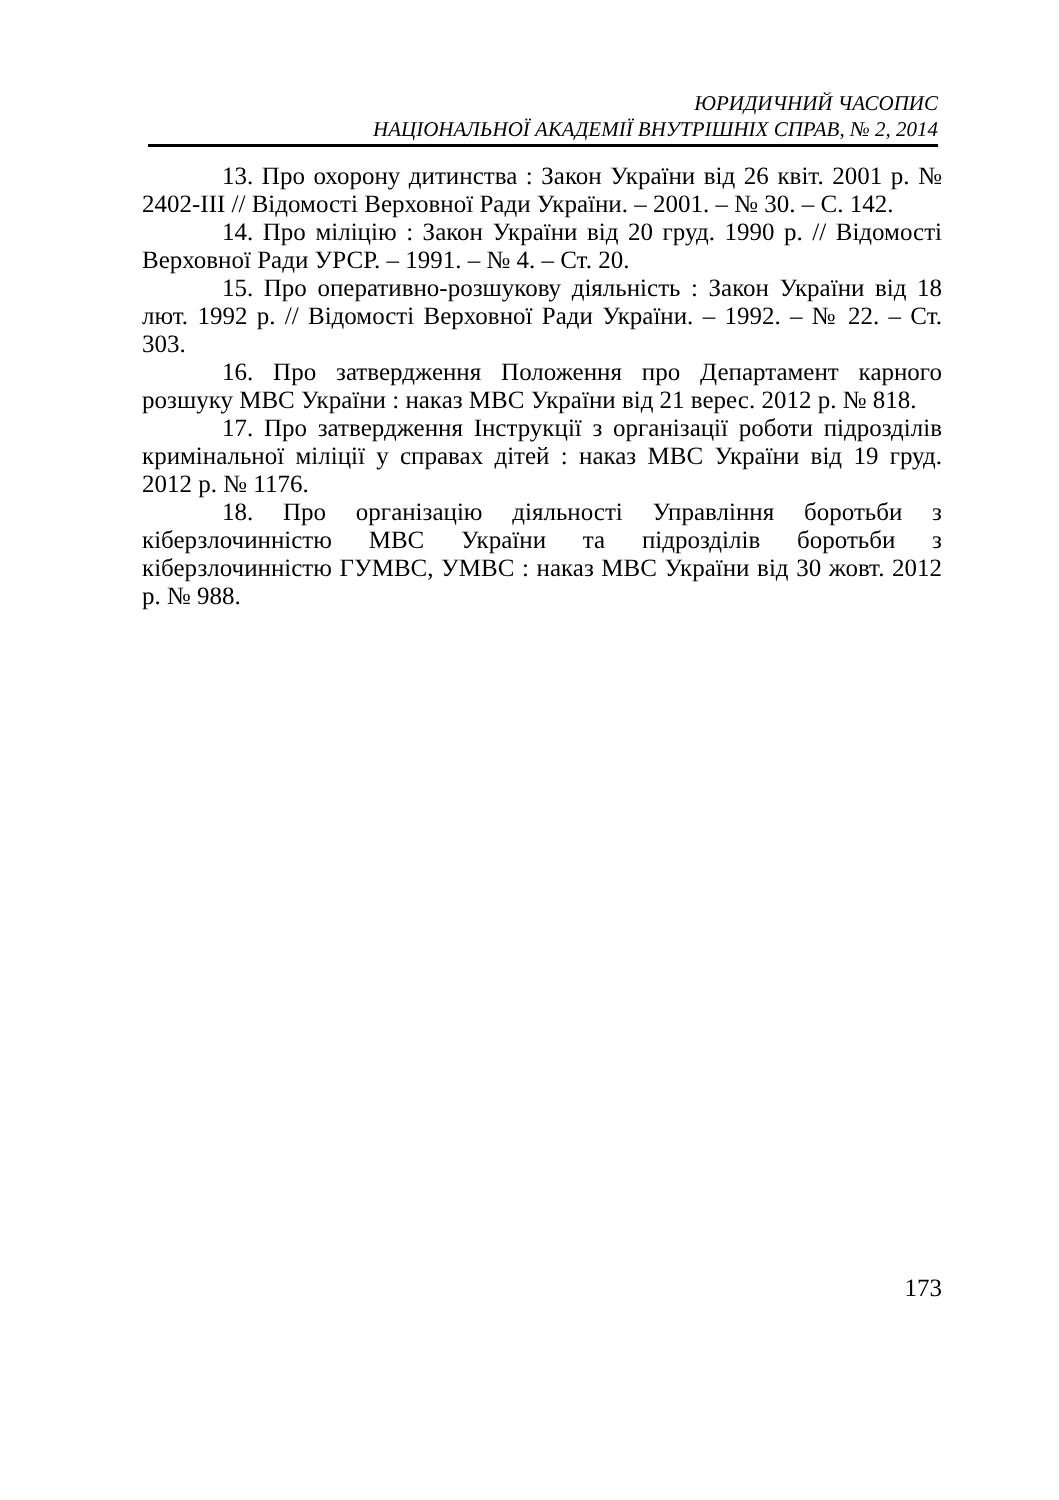ЮРИДИЧНИЙ ЧАСОПИС
НАЦІОНАЛЬНОЇ АКАДЕМІЇ ВНУТРІШНІХ СПРАВ, № 2, 2014
13. Про охорону дитинства : Закон України від 26 квіт. 2001 р. № 2402-ІІІ // Відомості Верховної Ради України. – 2001. – № 30. – С. 142.
14. Про міліцію : Закон України від 20 груд. 1990 р. // Відомості Верховної Ради УРСР. – 1991. – № 4. – Ст. 20.
15. Про оперативно-розшукову діяльність : Закон України від 18 лют. 1992 р. // Відомості Верховної Ради України. – 1992. – № 22. – Ст. 303.
16. Про затвердження Положення про Департамент карного розшуку МВС України : наказ МВС України від 21 верес. 2012 р. № 818.
17. Про затвердження Інструкції з організації роботи підрозділів кримінальної міліції у справах дітей : наказ МВС України від 19 груд. 2012 р. № 1176.
18. Про організацію діяльності Управління боротьби з кіберзлочинністю МВС України та підрозділів боротьби з кіберзлочинністю ГУМВС, УМВС : наказ МВС України від 30 жовт. 2012 р. № 988.
173